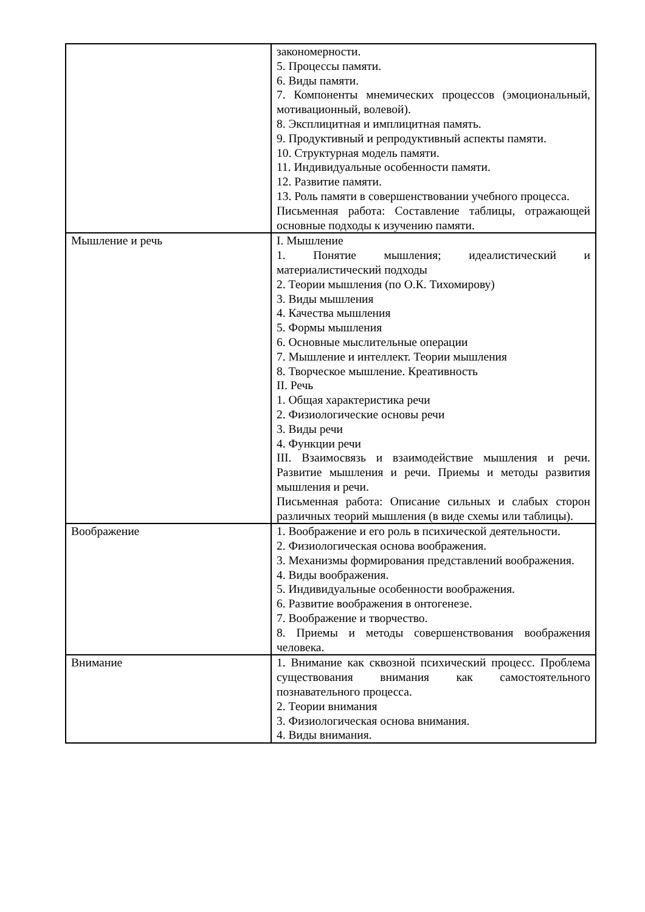| | закономерности. 5. Процессы памяти. 6. Виды памяти. 7. Компоненты мнемических процессов (эмоциональный, мотивационный, волевой). 8. Эксплицитная и имплицитная память. 9. Продуктивный и репродуктивный аспекты памяти. 10. Структурная модель памяти. 11. Индивидуальные особенности памяти. 12. Развитие памяти. 13. Роль памяти в совершенствовании учебного процесса. Письменная работа: Составление таблицы, отражающей основные подходы к изучению памяти. |
| Мышление и речь | I. Мышление 1. Понятие мышления; идеалистический и материалистический подходы 2. Теории мышления (по О.К. Тихомирову) 3. Виды мышления 4. Качества мышления 5. Формы мышления 6. Основные мыслительные операции 7. Мышление и интеллект. Теории мышления 8. Творческое мышление. Креативность II. Речь 1. Общая характеристика речи 2. Физиологические основы речи 3. Виды речи 4. Функции речи III. Взаимосвязь и взаимодействие мышления и речи. Развитие мышления и речи. Приемы и методы развития мышления и речи. Письменная работа: Описание сильных и слабых сторон различных теорий мышления (в виде схемы или таблицы). |
| Воображение | 1. Воображение и его роль в психической деятельности. 2. Физиологическая основа воображения. 3. Механизмы формирования представлений воображения. 4. Виды воображения. 5. Индивидуальные особенности воображения. 6. Развитие воображения в онтогенезе. 7. Воображение и творчество. 8. Приемы и методы совершенствования воображения человека. |
| Внимание | 1. Внимание как сквозной психический процесс. Проблема существования внимания как самостоятельного познавательного процесса. 2. Теории внимания 3. Физиологическая основа внимания. 4. Виды внимания. |